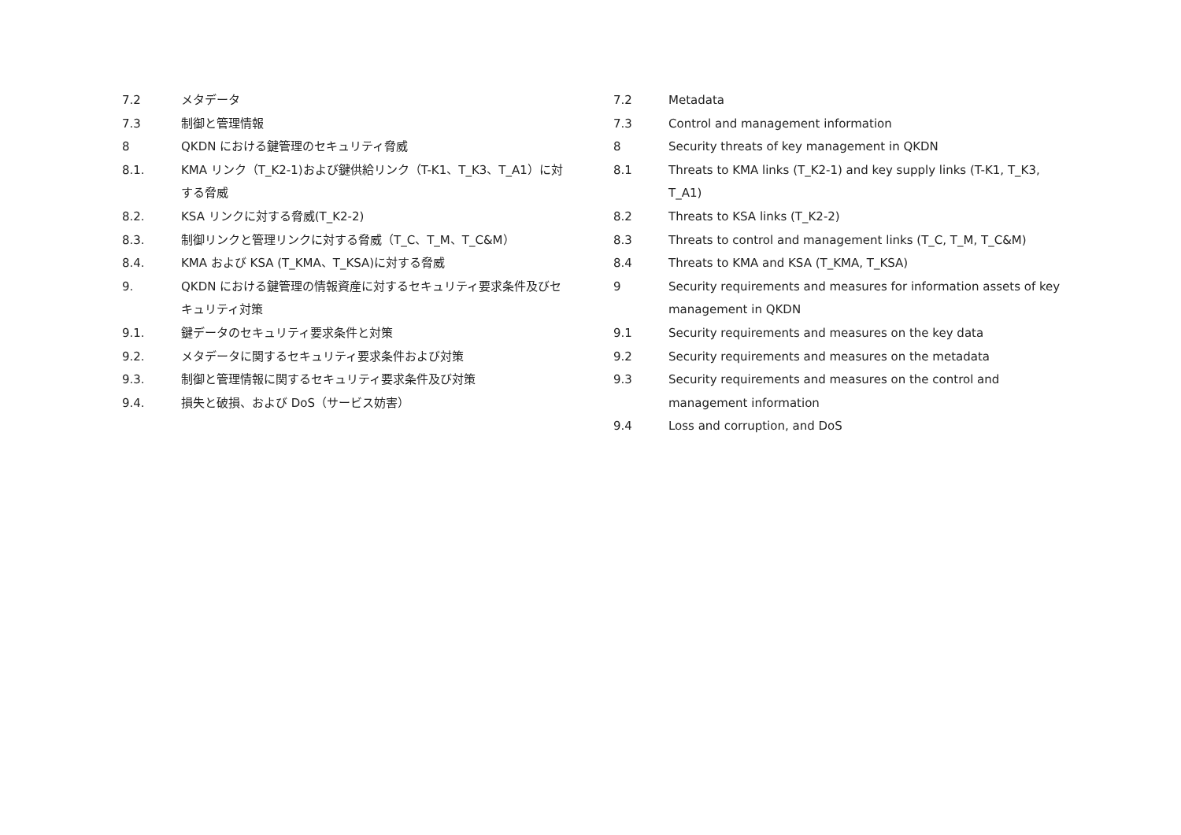7.2 メタデータ
7.3 制御と管理情報
8 QKDN における鍵管理のセキュリティ脅威
8.1. KMA リンク（T_K2-1)および鍵供給リンク（T-K1、T_K3、T_A1）に対する脅威
8.2. KSA リンクに対する脅威(T_K2-2)
8.3. 制御リンクと管理リンクに対する脅威（T_C、T_M、T_C&M）
8.4. KMA および KSA (T_KMA、T_KSA)に対する脅威
9. QKDN における鍵管理の情報資産に対するセキュリティ要求条件及びセキュリティ対策
9.1. 鍵データのセキュリティ要求条件と対策
9.2. メタデータに関するセキュリティ要求条件および対策
9.3. 制御と管理情報に関するセキュリティ要求条件及び対策
9.4. 損失と破損、および DoS（サービス妨害）
7.2 Metadata
7.3 Control and management information
8 Security threats of key management in QKDN
8.1 Threats to KMA links (T_K2-1) and key supply links (T-K1, T_K3, T_A1)
8.2 Threats to KSA links (T_K2-2)
8.3 Threats to control and management links (T_C, T_M, T_C&M)
8.4 Threats to KMA and KSA (T_KMA, T_KSA)
9 Security requirements and measures for information assets of key management in QKDN
9.1 Security requirements and measures on the key data
9.2 Security requirements and measures on the metadata
9.3 Security requirements and measures on the control and management information
9.4 Loss and corruption, and DoS